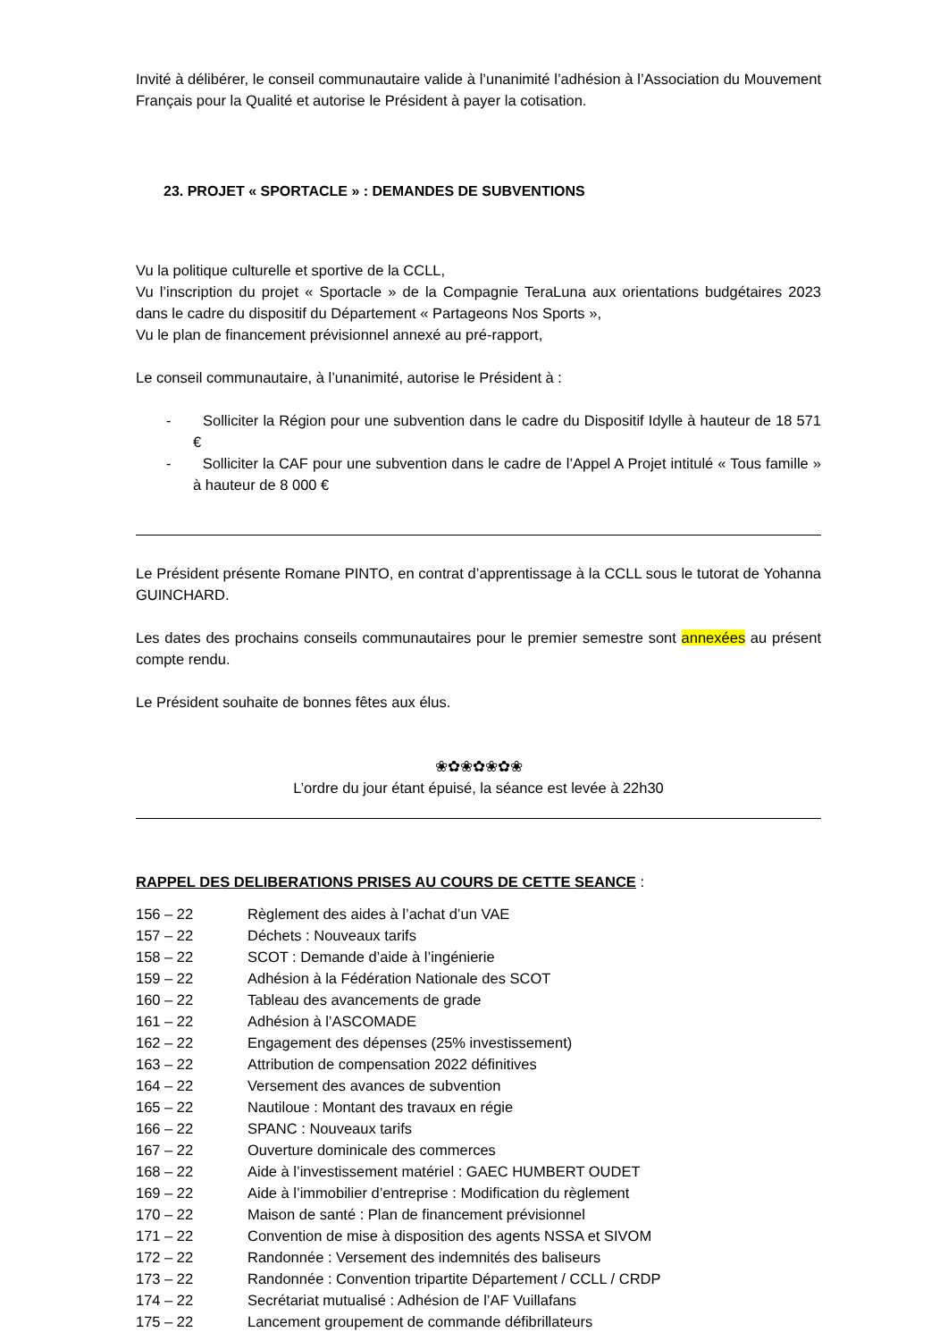Invité à délibérer, le conseil communautaire valide à l’unanimité l’adhésion à l’Association du Mouvement Français pour la Qualité et autorise le Président à payer la cotisation.
23. PROJET « SPORTACLE » : DEMANDES DE SUBVENTIONS
Vu la politique culturelle et sportive de la CCLL,
Vu l’inscription du projet « Sportacle » de la Compagnie TeraLuna aux orientations budgétaires 2023 dans le cadre du dispositif du Département « Partageons Nos Sports »,
Vu le plan de financement prévisionnel annexé au pré-rapport,
Le conseil communautaire, à l’unanimité, autorise le Président à :
- Solliciter la Région pour une subvention dans le cadre du Dispositif Idylle à hauteur de 18 571 €
- Solliciter la CAF pour une subvention dans le cadre de l’Appel A Projet intitulé « Tous famille » à hauteur de 8 000 €
Le Président présente Romane PINTO, en contrat d’apprentissage à la CCLL sous le tutorat de Yohanna GUINCHARD.
Les dates des prochains conseils communautaires pour le premier semestre sont annexées au présent compte rendu.
Le Président souhaite de bonnes fêtes aux élus.
❀✿❀✿❀✿❀
L’ordre du jour étant épuisé, la séance est levée à 22h30
RAPPEL DES DELIBERATIONS PRISES AU COURS DE CETTE SEANCE :
| 156 – 22 | Règlement des aides à l’achat d’un VAE |
| 157 – 22 | Déchets : Nouveaux tarifs |
| 158 – 22 | SCOT : Demande d’aide à l’ingénierie |
| 159 – 22 | Adhésion à la Fédération Nationale des SCOT |
| 160 – 22 | Tableau des avancements de grade |
| 161 – 22 | Adhésion à l’ASCOMADE |
| 162 – 22 | Engagement des dépenses (25% investissement) |
| 163 – 22 | Attribution de compensation 2022 définitives |
| 164 – 22 | Versement des avances de subvention |
| 165 – 22 | Nautiloue : Montant des travaux en régie |
| 166 – 22 | SPANC : Nouveaux tarifs |
| 167 – 22 | Ouverture dominicale des commerces |
| 168 – 22 | Aide à l’investissement matériel : GAEC HUMBERT OUDET |
| 169 – 22 | Aide à l’immobilier d’entreprise : Modification du règlement |
| 170 – 22 | Maison de santé : Plan de financement prévisionnel |
| 171 – 22 | Convention de mise à disposition des agents NSSA et SIVOM |
| 172 – 22 | Randonnée : Versement des indemnités des baliseurs |
| 173 – 22 | Randonnée : Convention tripartite Département / CCLL / CRDP |
| 174 – 22 | Secrétariat mutualisé : Adhésion de l’AF Vuillafans |
| 175 – 22 | Lancement groupement de commande défibrillateurs |